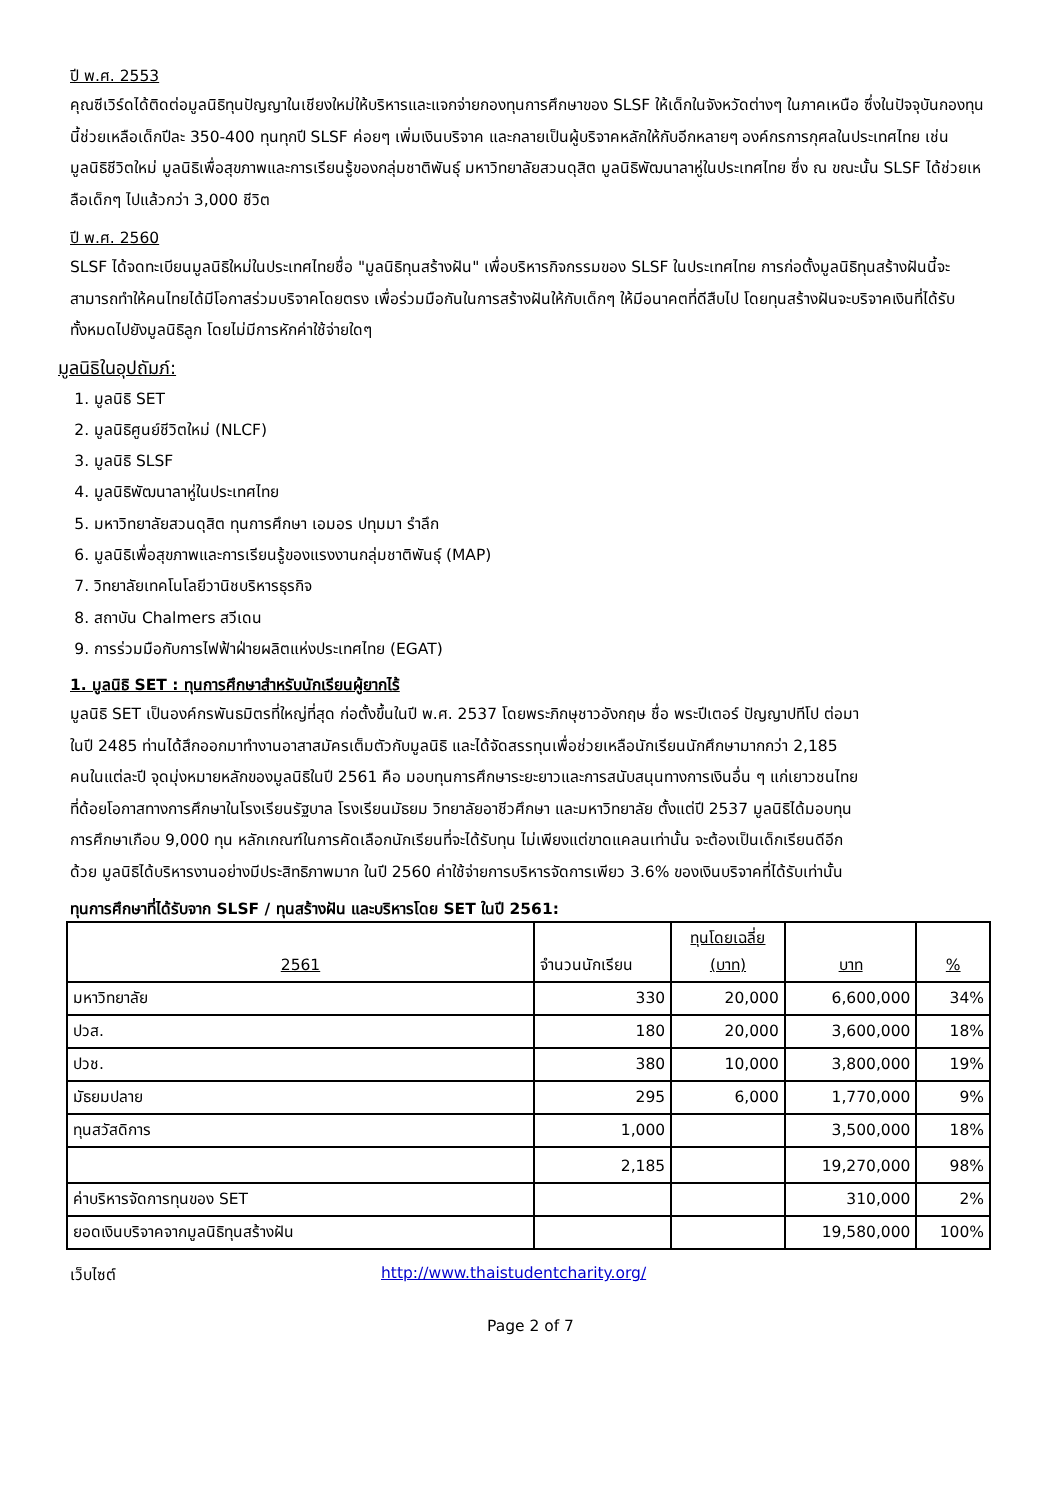ปี พ.ศ. 2553
คุณซีเวิร์ดได้ติดต่อมูลนิธิทุนปัญญาในเชียงใหม่ให้บริหารและแจกจ่ายกองทุนการศึกษาของ SLSF ให้เด็กในจังหวัดต่างๆ ในภาคเหนือ ซึ่งในปัจจุบันกองทุนนี้ช่วยเหลือเด็กปีละ 350-400 ทุนทุกปี SLSF ค่อยๆ เพิ่มเงินบริจาค และกลายเป็นผู้บริจาคหลักให้กับอีกหลายๆ องค์กรการกุศลในประเทศไทย เช่น มูลนิธิชีวิตใหม่ มูลนิธิเพื่อสุขภาพและการเรียนรู้ของกลุ่มชาติพันธุ์ มหาวิทยาลัยสวนดุสิต มูลนิธิพัฒนาลาหู่ในประเทศไทย ซึ่ง ณ ขณะนั้น SLSF ได้ช่วยเหลือเด็กๆ ไปแล้วกว่า 3,000 ชีวิต
ปี พ.ศ. 2560
SLSF ได้จดทะเบียนมูลนิธิใหม่ในประเทศไทยชื่อ "มูลนิธิทุนสร้างฝัน" เพื่อบริหารกิจกรรมของ SLSF ในประเทศไทย การก่อตั้งมูลนิธิทุนสร้างฝันนี้จะสามารถทำให้คนไทยได้มีโอกาสร่วมบริจาคโดยตรง เพื่อร่วมมือกันในการสร้างฝันให้กับเด็กๆ ให้มีอนาคตที่ดีสืบไป โดยทุนสร้างฝันจะบริจาคเงินที่ได้รับทั้งหมดไปยังมูลนิธิลูก โดยไม่มีการหักค่าใช้จ่ายใดๆ
มูลนิธิในอุปถัมภ์:
1. มูลนิธิ SET
2. มูลนิธิศูนย์ชีวิตใหม่ (NLCF)
3. มูลนิธิ SLSF
4. มูลนิธิพัฒนาลาหู่ในประเทศไทย
5. มหาวิทยาลัยสวนดุสิต ทุนการศึกษา เอมอร ปทุมมา รำลึก
6. มูลนิธิเพื่อสุขภาพและการเรียนรู้ของแรงงานกลุ่มชาติพันธุ์ (MAP)
7. วิทยาลัยเทคโนโลยีวานิชบริหารธุรกิจ
8. สถาบัน Chalmers สวีเดน
9. การร่วมมือกับการไฟฟ้าฝ่ายผลิตแห่งประเทศไทย (EGAT)
1. มูลนิธิ SET : ทุนการศึกษาสำหรับนักเรียนผู้ยากไร้
มูลนิธิ SET เป็นองค์กรพันธมิตรที่ใหญ่ที่สุด ก่อตั้งขึ้นในปี พ.ศ. 2537 โดยพระภิกษุชาวอังกฤษ ชื่อ พระปีเตอร์ ปัญญาปทีโป ต่อมาในปี 2485 ท่านได้สึกออกมาทำงานอาสาสมัครเต็มตัวกับมูลนิธิ และได้จัดสรรทุนเพื่อช่วยเหลือนักเรียนนักศึกษามากกว่า 2,185 คนในแต่ละปี จุดมุ่งหมายหลักของมูลนิธิในปี 2561 คือ มอบทุนการศึกษาระยะยาวและการสนับสนุนทางการเงินอื่น ๆ แก่เยาวชนไทยที่ด้อยโอกาสทางการศึกษาในโรงเรียนรัฐบาล โรงเรียนมัธยม วิทยาลัยอาชีวศึกษา และมหาวิทยาลัย ตั้งแต่ปี 2537 มูลนิธิได้มอบทุนการศึกษาเกือบ 9,000 ทุน หลักเกณฑ์ในการคัดเลือกนักเรียนที่จะได้รับทุน ไม่เพียงแต่ขาดแคลนเท่านั้น จะต้องเป็นเด็กเรียนดีอีกด้วย มูลนิธิได้บริหารงานอย่างมีประสิทธิภาพมาก ในปี 2560 ค่าใช้จ่ายการบริหารจัดการเพียว 3.6% ของเงินบริจาคที่ได้รับเท่านั้น
ทุนการศึกษาที่ได้รับจาก SLSF / ทุนสร้างฝัน และบริหารโดย SET ในปี 2561:
| 2561 | จำนวนนักเรียน | ทุนโดยเฉลี่ย (บาท) | บาท | % |
| --- | --- | --- | --- | --- |
| มหาวิทยาลัย | 330 | 20,000 | 6,600,000 | 34% |
| ปวส. | 180 | 20,000 | 3,600,000 | 18% |
| ปวช. | 380 | 10,000 | 3,800,000 | 19% |
| มัธยมปลาย | 295 | 6,000 | 1,770,000 | 9% |
| ทุนสวัสดิการ | 1,000 | | 3,500,000 | 18% |
| | 2,185 | | 19,270,000 | 98% |
| ค่าบริหารจัดการทุนของ SET | | | 310,000 | 2% |
| ยอดเงินบริจาคจากมูลนิธิทุนสร้างฝัน | | | 19,580,000 | 100% |
เว็บไซต์ http://www.thaistudentcharity.org/
Page 2 of 7